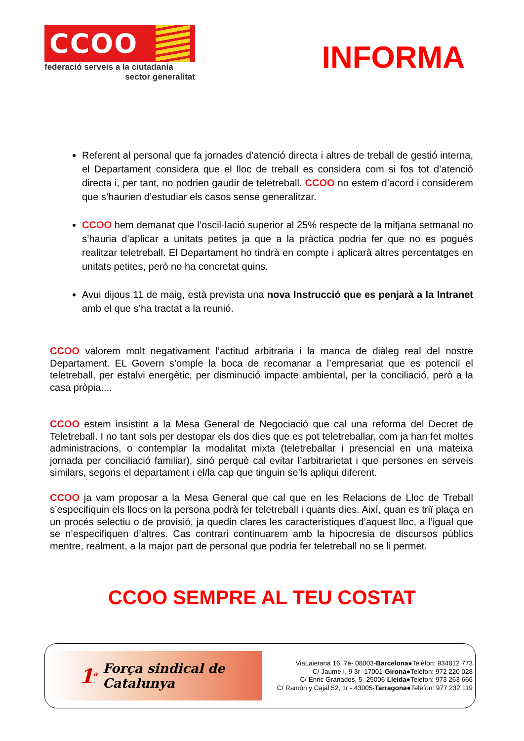CCOO
federació serveis a la ciutadania
sector generalitat
INFORMA
Referent al personal que fa jornades d’atenció directa i altres de treball de gestió interna, el Departament considera que el lloc de treball es considera com si fos tot d’atenció directa i, per tant, no podrien gaudir de teletreball. CCOO no estem d’acord i considerem que s’haurien d’estudiar els casos sense generalitzar.
CCOO hem demanat que l’oscil·lació superior al 25% respecte de la mitjana setmanal no s’hauria d’aplicar a unitats petites ja que a la pràctica podria fer que no es pogués realitzar teletreball. El Departament ho tindrà en compte i aplicarà altres percentatges en unitats petites, però no ha concretat quins.
Avui dijous 11 de maig, està prevista una nova Instrucció que es penjarà a la Intranet amb el que s’ha tractat a la reunió.
CCOO valorem molt negativament l’actitud arbitraria i la manca de diàleg real del nostre Departament. EL Govern s’omple la boca de recomanar a l’empresariat que es potenciï el teletreball, per estalvi energètic, per disminució impacte ambiental, per la conciliació, però a la casa pròpia....
CCOO estem insistint a la Mesa General de Negociació que cal una reforma del Decret de Teletreball. I no tant sols per destopar els dos dies que es pot teletreballar, com ja han fet moltes administracions, o contemplar la modalitat mixta (teletreballar i presencial en una mateixa jornada per conciliació familiar), sinó perquè cal evitar l’arbitrarietat i que persones en serveis similars, segons el departament i el/la cap que tinguin se’ls apliqui diferent.
CCOO ja vam proposar a la Mesa General que cal que en les Relacions de Lloc de Treball s’especifiquin els llocs on la persona podrà fer teletreball i quants dies. Així, quan es triï plaça en un procés selectiu o de provisió, ja quedin clares les característiques d’aquest lloc, a l’igual que se n’especifiquen d’altres. Cas contrari continuarem amb la hipocresia de discursos públics mentre, realment, a la major part de personal que podria fer teletreball no se li permet.
CCOO SEMPRE AL TEU COSTAT
1<sup>a</sup> Força sindical de Catalunya
ViaLaietana 16, 7è- 08003-Barcelona●Telèfon: 934812 773
C/ Jaume I, 9 3r -17001-Girona●Telèfon: 972 220 028
C/ Enric Granados, 5- 25006-Lleida●Telèfon: 973 263 666
C/ Ramón y Cajal 52, 1r - 43005-Tarragona●Telèfon: 977 232 119